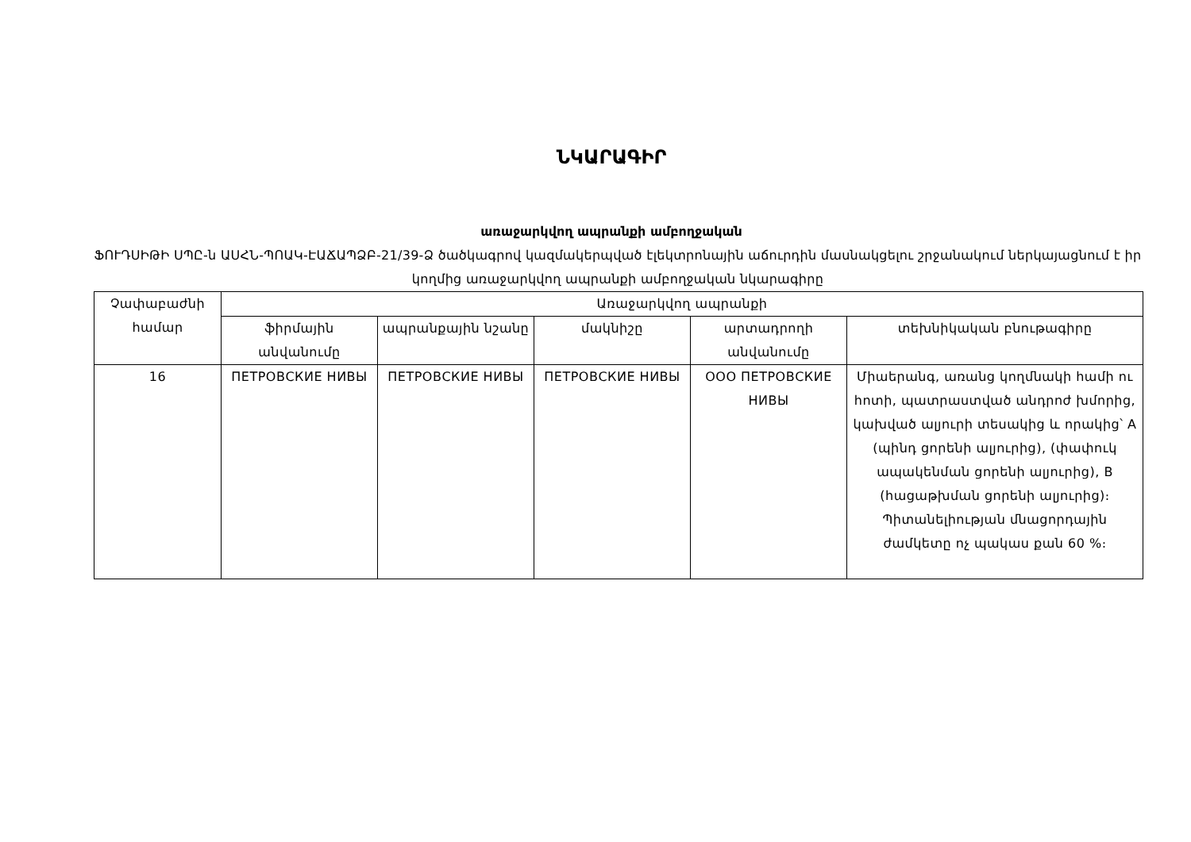ՆԿԱՐԱԳԻՐ
առաջարկվող ապրանքի ամբողջական
ՖՈՒԴՍԻԹԻ ՍՊԸ-ն ԱՍՀՆ-ՊՈԱԿ-ԷԱՃԱՊՁԲ-21/39-Ձ ծածկագրով կազմակերպված էլեկտրոնային աճուրդին մասնակցելու շրջանակում ներկայացնում է իր կողմից առաջարկվող ապրանքի ամբողջական նկարագիրը
| Չափաբաժնի համար | Առաջարկվող ապրանքի | | | | |
| --- | --- | --- | --- | --- | --- |
| | ֆիրմային անվանումը | ապրանքային նշանը | մակնիշը | արտադրողի անվանումը | տեխնիկական բնութագիրը |
| 16 | ПЕТРОВСКИЕ НИВЫ | ПЕТРОВСКИЕ НИВЫ | ПЕТРОВСКИЕ НИВЫ | ООО ПЕТРОВСКИЕ НИВЫ | Միաերանգ, առանց կողմնակի համի ու հոտի, պատրաստված անդրոժ խմորից, կախված ալյուրի տեսակից և որակից՝ A (պինդ ցորենի ալյուրից), (փափուկ ապակենման ցորենի ալյուրից), B (հացաթխման ցորենի ալյուրից)։ Պիտանելիության մնացորդային ժամկետը ոչ պակաս քան 60 %։ |